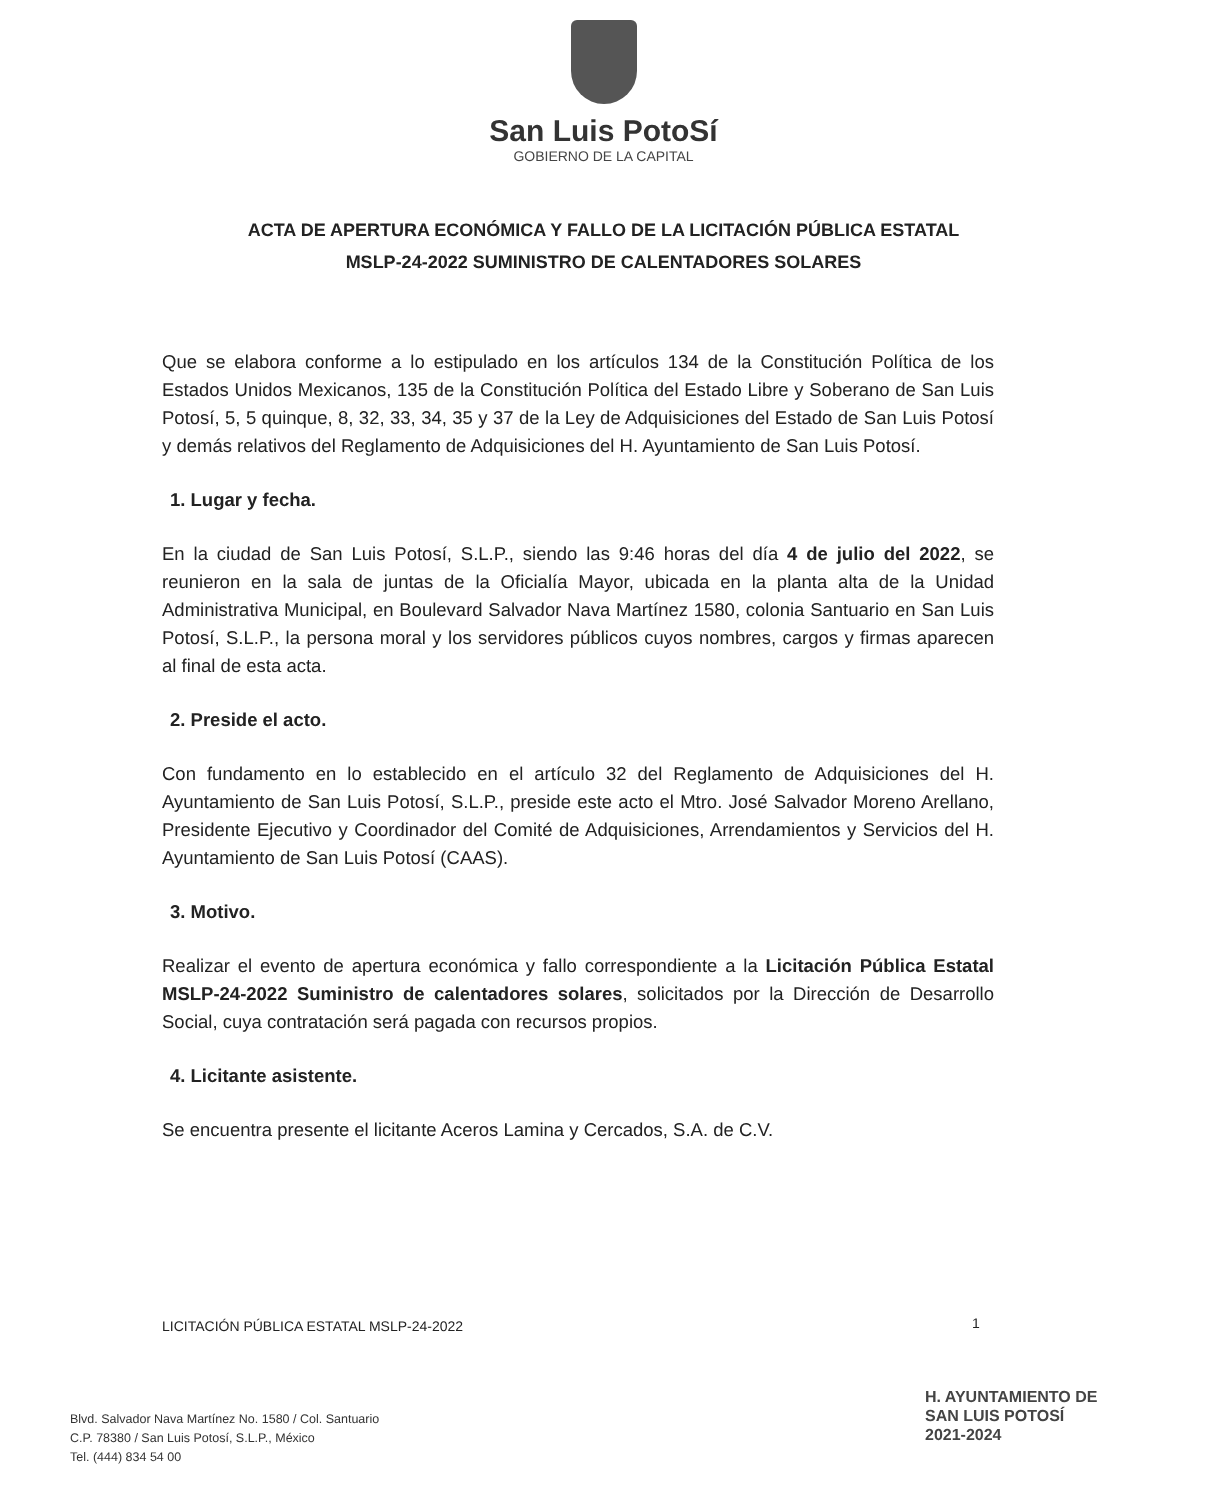San Luis PotoSí
GOBIERNO DE LA CAPITAL
ACTA DE APERTURA ECONÓMICA Y FALLO DE LA LICITACIÓN PÚBLICA ESTATAL
MSLP-24-2022 SUMINISTRO DE CALENTADORES SOLARES
Que se elabora conforme a lo estipulado en los artículos 134 de la Constitución Política de los Estados Unidos Mexicanos, 135 de la Constitución Política del Estado Libre y Soberano de San Luis Potosí, 5, 5 quinque, 8, 32, 33, 34, 35 y 37 de la Ley de Adquisiciones del Estado de San Luis Potosí y demás relativos del Reglamento de Adquisiciones del H. Ayuntamiento de San Luis Potosí.
1. Lugar y fecha.
En la ciudad de San Luis Potosí, S.L.P., siendo las 9:46 horas del día 4 de julio del 2022, se reunieron en la sala de juntas de la Oficialía Mayor, ubicada en la planta alta de la Unidad Administrativa Municipal, en Boulevard Salvador Nava Martínez 1580, colonia Santuario en San Luis Potosí, S.L.P., la persona moral y los servidores públicos cuyos nombres, cargos y firmas aparecen al final de esta acta.
2. Preside el acto.
Con fundamento en lo establecido en el artículo 32 del Reglamento de Adquisiciones del H. Ayuntamiento de San Luis Potosí, S.L.P., preside este acto el Mtro. José Salvador Moreno Arellano, Presidente Ejecutivo y Coordinador del Comité de Adquisiciones, Arrendamientos y Servicios del H. Ayuntamiento de San Luis Potosí (CAAS).
3. Motivo.
Realizar el evento de apertura económica y fallo correspondiente a la Licitación Pública Estatal MSLP-24-2022 Suministro de calentadores solares, solicitados por la Dirección de Desarrollo Social, cuya contratación será pagada con recursos propios.
4. Licitante asistente.
Se encuentra presente el licitante Aceros Lamina y Cercados, S.A. de C.V.
LICITACIÓN PÚBLICA ESTATAL MSLP-24-2022
1
Blvd. Salvador Nava Martínez No. 1580 / Col. Santuario
C.P. 78380 / San Luis Potosí, S.L.P., México
Tel. (444) 834 54 00
H. AYUNTAMIENTO DE
SAN LUIS POTOSÍ
2021-2024